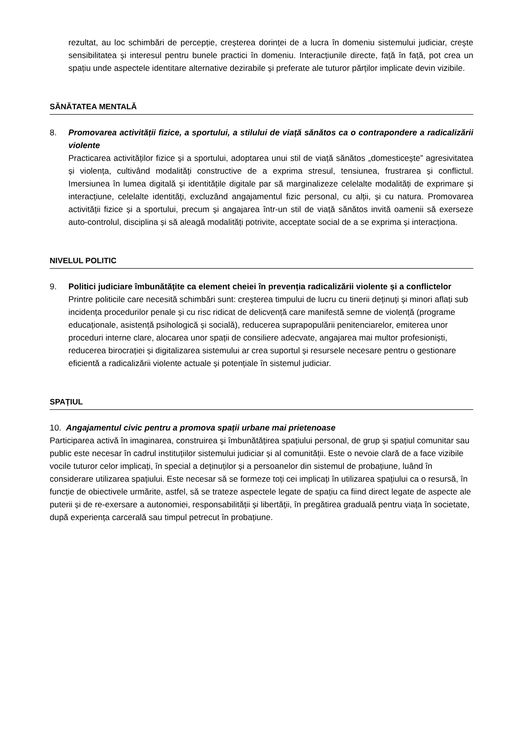rezultat, au loc schimbări de percepție, creșterea dorinței de a lucra în domeniu sistemului judiciar, crește sensibilitatea și interesul pentru bunele practici în domeniu. Interacțiunile directe, față în față, pot crea un spațiu unde aspectele identitare alternative dezirabile și preferate ale tuturor părților implicate devin vizibile.
SĂNĂTATEA MENTALĂ
8. Promovarea activității fizice, a sportului, a stilului de viață sănătos ca o contrapondere a radicalizării violente
Practicarea activităților fizice și a sportului, adoptarea unui stil de viață sănătos „domesticește” agresivitatea și violența, cultivând modalități constructive de a exprima stresul, tensiunea, frustrarea și conflictul. Imersiunea în lumea digitală și identitățile digitale par să marginalizeze celelalte modalități de exprimare și interacțiune, celelalte identități, excluzând angajamentul fizic personal, cu alții, și cu natura. Promovarea activității fizice și a sportului, precum și angajarea într-un stil de viață sănătos invită oamenii să exerseze auto-controlul, disciplina și să aleagă modalități potrivite, acceptate social de a se exprima și interacționa.
NIVELUL POLITIC
9. Politici judiciare îmbunătățite ca element cheiei în prevenția radicalizării violente și a conflictelor
Printre politicile care necesită schimbări sunt: creșterea timpului de lucru cu tinerii deținuți și minori aflați sub incidența procedurilor penale și cu risc ridicat de delicvență care manifestă semne de violență (programe educaționale, asistență psihologică și socială), reducerea suprapopulării penitenciarelor, emiterea unor proceduri interne clare, alocarea unor spații de consiliere adecvate, angajarea mai multor profesioniști, reducerea birocrației și digitalizarea sistemului ar crea suportul și resursele necesare pentru o gestionare eficientă a radicalizării violente actuale și potențiale în sistemul judiciar.
SPAȚIUL
10. Angajamentul civic pentru a promova spații urbane mai prietenoase
Participarea activă în imaginarea, construirea și îmbunătățirea spațiului personal, de grup și spațiul comunitar sau public este necesar în cadrul instituțiilor sistemului judiciar și al comunității. Este o nevoie clară de a face vizibile vocile tuturor celor implicați, în special a deținuților și a persoanelor din sistemul de probațiune, luând în considerare utilizarea spațiului. Este necesar să se formeze toți cei implicați în utilizarea spațiului ca o resursă, în funcție de obiectivele urmărite, astfel, să se trateze aspectele legate de spațiu ca fiind direct legate de aspecte ale puterii și de re-exersare a autonomiei, responsabilității și libertății, în pregătirea graduală pentru viața în societate, după experiența carcerală sau timpul petrecut în probațiune.